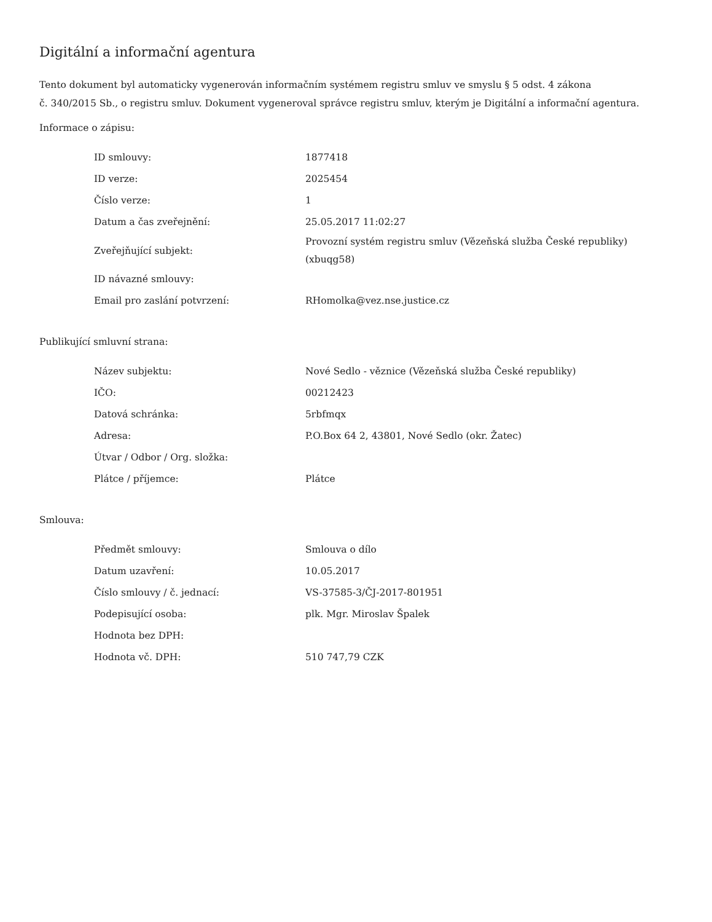Digitální a informační agentura
Tento dokument byl automaticky vygenerován informačním systémem registru smluv ve smyslu § 5 odst. 4 zákona
č. 340/2015 Sb., o registru smluv. Dokument vygeneroval správce registru smluv, kterým je Digitální a informační agentura.
Informace o zápisu:
| ID smlouvy: | 1877418 |
| ID verze: | 2025454 |
| Číslo verze: | 1 |
| Datum a čas zveřejnění: | 25.05.2017 11:02:27 |
| Zveřejňující subjekt: | Provozní systém registru smluv (Vězeňská služba České republiky) (xbuqg58) |
| ID návazné smlouvy: | |
| Email pro zaslání potvrzení: | RHomolka@vez.nse.justice.cz |
Publikující smluvní strana:
| Název subjektu: | Nové Sedlo - věznice (Vězeňská služba České republiky) |
| IČO: | 00212423 |
| Datová schránka: | 5rbfmqx |
| Adresa: | P.O.Box 64 2, 43801, Nové Sedlo (okr. Žatec) |
| Útvar / Odbor / Org. složka: | |
| Plátce / příjemce: | Plátce |
Smlouva:
| Předmět smlouvy: | Smlouva o dílo |
| Datum uzavření: | 10.05.2017 |
| Číslo smlouvy / č. jednací: | VS-37585-3/ČJ-2017-801951 |
| Podepisující osoba: | plk. Mgr. Miroslav Špalek |
| Hodnota bez DPH: | |
| Hodnota vč. DPH: | 510 747,79 CZK |